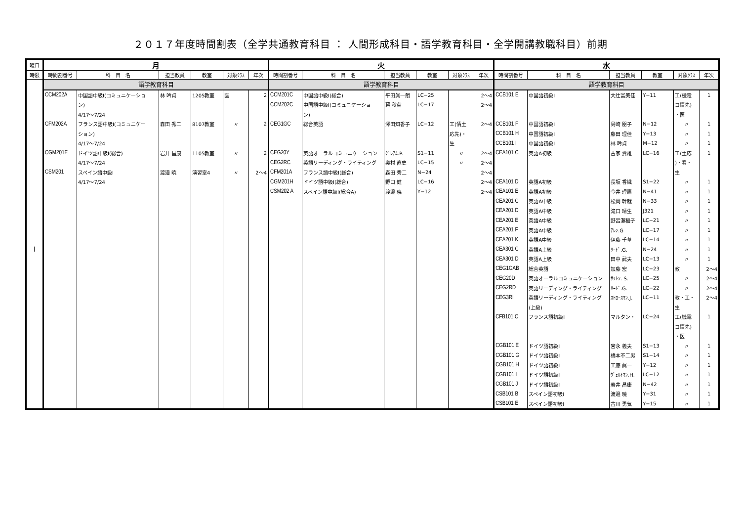２０１７年度時間割表（全学共通教育科目 ： 人間形成科目・語学教育科目・全学開講教職科目）前期
| 曜日 | 月 | | | | | | 火 | | | | | | 水 | | | | | |
| --- | --- | --- | --- | --- | --- | --- | --- | --- | --- | --- | --- | --- | --- | --- | --- | --- | --- | --- |
| 時限 | 時間割番号 | 科 目 名 | 担当教員 | 教室 | 対象ｸﾗｽ | 年次 | 時間割番号 | 科 目 名 | 担当教員 | 教室 | 対象ｸﾗｽ | 年次 | 時間割番号 | 科 目 名 | 担当教員 | 教室 | 対象ｸﾗｽ | 年次 |
| | 語学教育科目 | | | | | | 語学教育科目 | | | | | | 語学教育科目 | | | | | |
| I | CCM202A | 中国語中級I(コミュニケーショ | 林 吟貞 | 1205教室 | 医 | 2 | CCM201C | 中国語中級I(総合) | 平田眞一朗 | LC−25 | | 2～4 | CCB101 E | 中国語初級I | 大辻富美佳 | Y−11 | 工(機電 | 1 |
| | | ン) | | | | | CCM202C | 中国語中級I(コミュニケーショ | 蒋 秋菊 | LC−17 | | 2～4 | | | | | コ情先) | |
| | | 4/17～7/24 | | | | | | ン) | | | | | | | | | ・医 | |
| | CFM202A | フランス語中級I(コミュニケー | 森田 秀二 | 8107教室 | 〃 | 2 | CEG1GC | 総合英語 | 澤田知香子 | LC−12 | 工(情土 | 2～4 | CCB101 F | 中国語初級I | 島崎 朋子 | N−12 | 〃 | 1 |
| | | ション) | | | | | | | | | 応先)・ | | CCB101 H | 中国語初級I | 藤田 理佳 | Y−13 | 〃 | 1 |
| | | 4/17～7/24 | | | | | | | | | 生 | | CCB101 I | 中国語初級I | 林 吟貞 | M−12 | 〃 | 1 |
| | CGM201E | ドイツ語中級I(総合) | 岩井 昌康 | 1105教室 | 〃 | 2 | CEG20Y | 英語オーラルコミュニケーション | ｸﾞﾚｱﾑ.P. | S1−11 | 〃 | 2～4 | CEA101 C | 英語A初級 | 古家 貴雄 | LC−16 | 工(土応 | 1 |
| | | 4/17～7/24 | | | | | CEG2RC | 英語リーディング・ライティング | 奥村 直史 | LC−15 | 〃 | 2～4 | | | | | )・看・ | |
| | CSM201 | スペイン語中級I | 渡邉 暁 | 演習室4 | 〃 | 2～4 | CFM201A | フランス語中級I(総合) | 森田 秀二 | N−24 | | 2～4 | | | | | 生 | |
| | | 4/17～7/24 | | | | | CGM201H | ドイツ語中級I(総合) | 野口 健 | LC−16 | | 2～4 | CEA101 D | 英語A初級 | 長坂 香織 | S1−22 | 〃 | 1 |
| | | | | | | | CSM202 A | スペイン語中級I(総合A) | 渡邉 暁 | Y−12 | | 2～4 | CEA101 E | 英語A初級 | 今井 理惠 | N−41 | 〃 | 1 |
| | | | | | | | | | | | | | CEA201 C | 英語A中級 | 松岡 幹就 | N−33 | 〃 | 1 |
| | | | | | | | | | | | | | CEA201 D | 英語A中級 | 滝口 晴生 | J321 | 〃 | 1 |
| | | | | | | | | | | | | | CEA201 E | 英語A中級 | 野呂瀬稲子 | LC−21 | 〃 | 1 |
| | | | | | | | | | | | | | CEA201 F | 英語A中級 | ｱﾚﾝ.G | LC−17 | 〃 | 1 |
| | | | | | | | | | | | | | CEA201 K | 英語A中級 | 伊藤 千草 | LC−14 | 〃 | 1 |
| | | | | | | | | | | | | | CEA301 C | 英語A上級 | ﾘｰﾄﾞ.G. | N−24 | 〃 | 1 |
| | | | | | | | | | | | | | CEA301 D | 英語A上級 | 田中 武夫 | LC−13 | 〃 | 1 |
| | | | | | | | | | | | | | CEG1GAB | 総合英語 | 加藤 宏 | LC−23 | 教 | 2～4 |
| | | | | | | | | | | | | | CEG20D | 英語オーラルコミュニケーション | ｻｯﾄﾝ. S. | LC−25 | 〃 | 2～4 |
| | | | | | | | | | | | | | CEG2RD | 英語リーディング・ライティング | ﾘｰﾄﾞ.G. | LC−22 | 〃 | 2～4 |
| | | | | | | | | | | | | | CEG3RI | 英語リーディング・ライティング | ｽﾄﾛｰｽﾏﾝ.J. | LC−11 | 教・工・ | 2～4 |
| | | | | | | | | | | | | | | (上級) | | | 生 | |
| | | | | | | | | | | | | | CFB101 C | フランス語初級I | マルタン・ | LC−24 | 工(機電 | 1 |
| | | | | | | | | | | | | | | | | | コ情先) | |
| | | | | | | | | | | | | | | | | | ・医 | |
| | | | | | | | | | | | | | CGB101 E | ドイツ語初級I | 宮永 義夫 | S1−13 | 〃 | 1 |
| | | | | | | | | | | | | | CGB101 G | ドイツ語初級I | 橋本不二男 | S1−14 | 〃 | 1 |
| | | | | | | | | | | | | | CGB101 H | ドイツ語初級I | 工藤 眞一 | Y−12 | 〃 | 1 |
| | | | | | | | | | | | | | CGB101 I | ドイツ語初級I | ｳﾞｪﾙﾄﾏﾝ.H. | LC−12 | 〃 | 1 |
| | | | | | | | | | | | | | CGB101 J | ドイツ語初級I | 岩井 昌康 | N−42 | 〃 | 1 |
| | | | | | | | | | | | | | CSB101 B | スペイン語初級I | 渡邉 暁 | Y−31 | 〃 | 1 |
| | | | | | | | | | | | | | CSB101 E | スペイン語初級I | 古川 勇気 | Y−15 | 〃 | 1 |